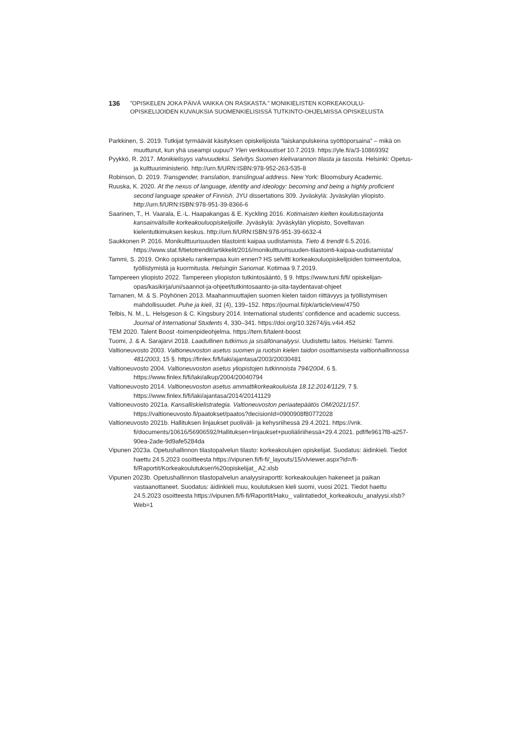136
”OPISKELEN JOKA PÄIVÄ VAIKKA ON RASKASTA.” MONIKIELISTEN KORKEAKOULU-
OPISKELIJOIDEN KUVAUKSIA SUOMENKIELISISSÄ TUTKINTO-OHJELMISSA OPISKELUSTA
Parkkinen, S. 2019. Tutkijat tyrmäävät käsityksen opiskelijoista ”laiskanpulskeina syöttöporsaina” – mikä on muuttunut, kun yhä useampi uupuu? Ylen verkkouutiset 10.7.2019. https://yle.fi/a/3-10869392
Pyykkö, R. 2017. Monikielisyys vahvuudeksi. Selvitys Suomen kielivarannon tilasta ja tasosta. Helsinki: Opetus- ja kulttuuriministeriö. http://urn.fi/URN:ISBN:978-952-263-535-8
Robinson, D. 2019. Transgender, translation, translingual address. New York: Bloomsbury Academic.
Ruuska, K. 2020. At the nexus of language, identity and ideology: becoming and being a highly proficient second language speaker of Finnish. JYU dissertations 309. Jyväskylä: Jyväskylän yliopisto. http://urn.fi/URN:ISBN:978-951-39-8366-6
Saarinen, T., H. Vaarala, E.-L. Haapakangas & E. Kyckling 2016. Kotimaisten kielten koulutustarjonta kansainvälisille korkeakouluopiskelijoille. Jyväskylä: Jyväskylän yliopisto, Soveltavan kielentutkimuksen keskus. http://urn.fi/URN:ISBN:978-951-39-6632-4
Saukkonen P. 2016. Monikulttuurisuuden tilastointi kaipaa uudistamista. Tieto & trendit 6.5.2016. https://www.stat.fi/tietotrendit/artikkelit/2016/monikulttuurisuuden-tilastointi-kaipaa-uudistamista/
Tammi, S. 2019. Onko opiskelu rankempaa kuin ennen? HS selvitti korkeakouluopiskelijoiden toimeentuloa, työllistymistä ja kuormitusta. Helsingin Sanomat. Kotimaa 9.7.2019.
Tampereen yliopisto 2022. Tampereen yliopiston tutkintosääntö, § 9. https://www.tuni.fi/fi/ opiskelijan-opas/kasikirja/uni/saannot-ja-ohjeet/tutkintosaanto-ja-sita-taydentavat-ohjeet
Tarnanen, M. & S. Pöyhönen 2013. Maahanmuuttajien suomen kielen taidon riittävyys ja työllistymisen mahdollisuudet. Puhe ja kieli, 31 (4), 139–152. https://journal.fi/pk/article/view/4750
Telbis, N. M., L. Helsgeson & C. Kingsbury 2014. International students’ confidence and academic success. Journal of International Students 4, 330–341. https://doi.org/10.32674/jis.v4i4.452
TEM 2020. Talent Boost -toimenpideohjelma. https://tem.fi/talent-boost
Tuomi, J. & A. Sarajärvi 2018. Laadullinen tutkimus ja sisällönanalyysi. Uudistettu laitos. Helsinki: Tammi.
Valtioneuvosto 2003. Valtioneuvoston asetus suomen ja ruotsin kielen taidon osoittamisesta valtionhallinnossa 481/2003, 15 §. https://finlex.fi/fi/laki/ajantasa/2003/20030481
Valtioneuvosto 2004. Valtioneuvoston asetus yliopistojen tutkinnoista 794/2004, 6 §. https://www.finlex.fi/fi/laki/alkup/2004/20040794
Valtioneuvosto 2014. Valtioneuvoston asetus ammattikorkeakouluista 18.12.2014/1129, 7 §. https://www.finlex.fi/fi/laki/ajantasa/2014/20141129
Valtioneuvosto 2021a. Kansalliskielistrategia. Valtioneuvoston periaatepäätös OM/2021/157. https://valtioneuvosto.fi/paatokset/paatos?decisionId=0900908f80772028
Valtioneuvosto 2021b. Hallituksen linjaukset puoliväli- ja kehysriihessä 29.4.2021. https://vnk. fi/documents/10616/56906592/Hallituksen+linjaukset+puoliäliriihessä+29.4.2021. pdf/fe9617f8-a257-90ea-2ade-9d9afe5284da
Vipunen 2023a. Opetushallinnon tilastopalvelun tilasto: korkeakoulujen opiskelijat. Suodatus: äidinkieli. Tiedot haettu 24.5.2023 osoitteesta https://vipunen.fi/fi-fi/_layouts/15/xlviewer.aspx?id=/fi-fi/Raportit/Korkeakoulutuksen%20opiskelijat_ A2.xlsb
Vipunen 2023b. Opetushallinnon tilastopalvelun analyysiraportti: korkeakoulujen hakeneet ja paikan vastaanottaneet. Suodatus: äidinkieli muu, koulutuksen kieli suomi, vuosi 2021. Tiedot haettu 24.5.2023 osoitteesta https://vipunen.fi/fi-fi/Raportit/Haku_ valintatiedot_korkeakoulu_analyysi.xlsb?Web=1